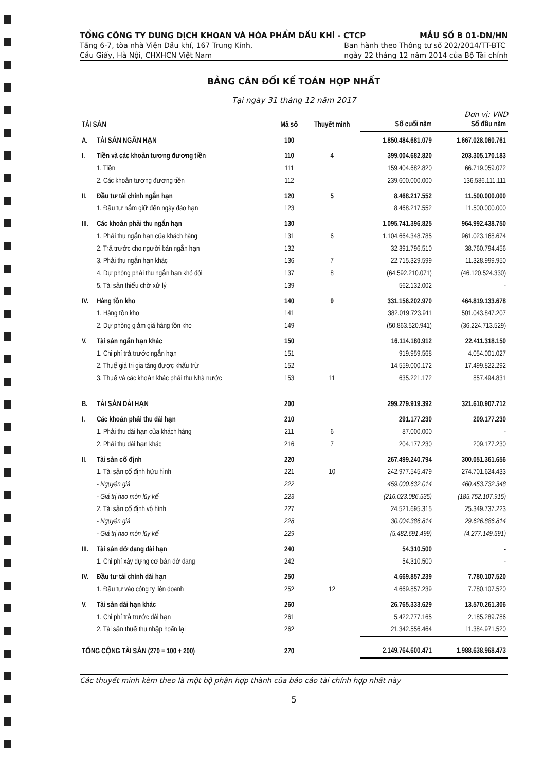TỔNG CÔNG TY DUNG DỊCH KHOAN VÀ HÓA PHẨM DẦU KHÍ - CTCP MẪU SỐ B 01-DN/HN
Tầng 6-7, tòa nhà Viện Dầu khí, 167 Trung Kính,
Cầu Giấy, Hà Nội, CHXHCN Việt Nam Ban hành theo Thông tư số 202/2014/TT-BTC
ngày 22 tháng 12 năm 2014 của Bộ Tài chính
BẢNG CÂN ĐỐI KẾ TOÁN HỢP NHẤT
Tại ngày 31 tháng 12 năm 2017
Đơn vị: VND
| TÀI SẢN | | Mã số | Thuyết minh | Số cuối năm | Số đầu năm |
| --- | --- | --- | --- | --- | --- |
| A. | TÀI SẢN NGẮN HẠN | 100 | | 1.850.484.681.079 | 1.667.028.060.761 |
| I. | Tiền và các khoản tương đương tiền | 110 | 4 | 399.004.682.820 | 203.305.170.183 |
| | 1. Tiền | 111 | | 159.404.682.820 | 66.719.059.072 |
| | 2. Các khoản tương đương tiền | 112 | | 239.600.000.000 | 136.586.111.111 |
| II. | Đầu tư tài chính ngắn hạn | 120 | 5 | 8.468.217.552 | 11.500.000.000 |
| | 1. Đầu tư nắm giữ đến ngày đáo hạn | 123 | | 8.468.217.552 | 11.500.000.000 |
| III. | Các khoản phải thu ngắn hạn | 130 | | 1.095.741.396.825 | 964.992.438.750 |
| | 1. Phải thu ngắn hạn của khách hàng | 131 | 6 | 1.104.664.348.785 | 961.023.168.674 |
| | 2. Trả trước cho người bán ngắn hạn | 132 | | 32.391.796.510 | 38.760.794.456 |
| | 3. Phải thu ngắn hạn khác | 136 | 7 | 22.715.329.599 | 11.328.999.950 |
| | 4. Dự phòng phải thu ngắn hạn khó đòi | 137 | 8 | (64.592.210.071) | (46.120.524.330) |
| | 5. Tài sản thiếu chờ xử lý | 139 | | 562.132.002 | - |
| IV. | Hàng tồn kho | 140 | 9 | 331.156.202.970 | 464.819.133.678 |
| | 1. Hàng tồn kho | 141 | | 382.019.723.911 | 501.043.847.207 |
| | 2. Dự phòng giảm giá hàng tồn kho | 149 | | (50.863.520.941) | (36.224.713.529) |
| V. | Tài sản ngắn hạn khác | 150 | | 16.114.180.912 | 22.411.318.150 |
| | 1. Chi phí trả trước ngắn hạn | 151 | | 919.959.568 | 4.054.001.027 |
| | 2. Thuế giá trị gia tăng được khấu trừ | 152 | | 14.559.000.172 | 17.499.822.292 |
| | 3. Thuế và các khoản khác phải thu Nhà nước | 153 | 11 | 635.221.172 | 857.494.831 |
| B. | TÀI SẢN DÀI HẠN | 200 | | 299.279.919.392 | 321.610.907.712 |
| I. | Các khoản phải thu dài hạn | 210 | | 291.177.230 | 209.177.230 |
| | 1. Phải thu dài hạn của khách hàng | 211 | 6 | 87.000.000 | - |
| | 2. Phải thu dài hạn khác | 216 | 7 | 204.177.230 | 209.177.230 |
| II. | Tài sản cố định | 220 | | 267.499.240.794 | 300.051.361.656 |
| | 1. Tài sản cố định hữu hình | 221 | 10 | 242.977.545.479 | 274.701.624.433 |
| | - Nguyên giá | 222 | | 459.000.632.014 | 460.453.732.348 |
| | - Giá trị hao mòn lũy kế | 223 | | (216.023.086.535) | (185.752.107.915) |
| | 2. Tài sản cố định vô hình | 227 | | 24.521.695.315 | 25.349.737.223 |
| | - Nguyên giá | 228 | | 30.004.386.814 | 29.626.886.814 |
| | - Giá trị hao mòn lũy kế | 229 | | (5.482.691.499) | (4.277.149.591) |
| III. | Tài sản dở dang dài hạn | 240 | | 54.310.500 | - |
| | 1. Chi phí xây dựng cơ bản dở dang | 242 | | 54.310.500 | - |
| IV. | Đầu tư tài chính dài hạn | 250 | | 4.669.857.239 | 7.780.107.520 |
| | 1. Đầu tư vào công ty liên doanh | 252 | 12 | 4.669.857.239 | 7.780.107.520 |
| V. | Tài sản dài hạn khác | 260 | | 26.765.333.629 | 13.570.261.306 |
| | 1. Chi phí trả trước dài hạn | 261 | | 5.422.777.165 | 2.185.289.786 |
| | 2. Tài sản thuế thu nhập hoãn lại | 262 | | 21.342.556.464 | 11.384.971.520 |
| TỔNG CỘNG TÀI SẢN (270 = 100 + 200) | | 270 | | 2.149.764.600.471 | 1.988.638.968.473 |
Các thuyết minh kèm theo là một bộ phận hợp thành của báo cáo tài chính hợp nhất này
5